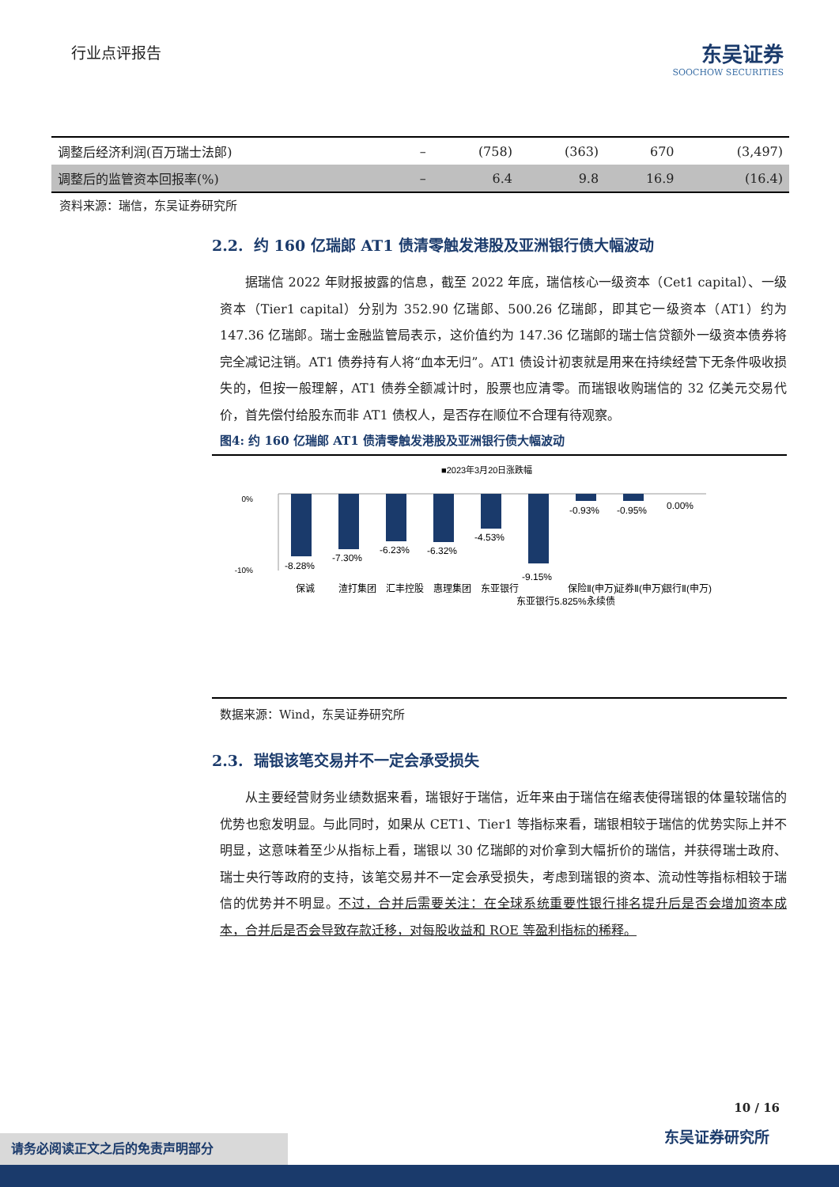行业点评报告
东吴证券
SOOCHOW SECURITIES
| 调整后经济利润(百万瑞士法郎) | – | (758) | (363) | 670 | (3,497) |
| 调整后的监管资本回报率(%) | – | 6.4 | 9.8 | 16.9 | (16.4) |
资料来源：瑞信，东吴证券研究所
2.2. 约 160 亿瑞郎 AT1 债清零触发港股及亚洲银行债大幅波动
据瑞信 2022 年财报披露的信息，截至 2022 年底，瑞信核心一级资本（Cet1 capital）、一级资本（Tier1 capital）分别为 352.90 亿瑞郎、500.26 亿瑞郎，即其它一级资本（AT1）约为 147.36 亿瑞郎。瑞士金融监管局表示，这价值约为 147.36 亿瑞郎的瑞士信贷额外一级资本债券将完全减记注销。AT1 债券持有人将“血本无归”。AT1 债设计初衷就是用来在持续经营下无条件吸收损失的，但按一般理解，AT1 债券全额减计时，股票也应清零。而瑞银收购瑞信的 32 亿美元交易代价，首先偿付给股东而非 AT1 债权人，是否存在顺位不合理有待观察。
图4: 约 160 亿瑞郎 AT1 债清零触发港股及亚洲银行债大幅波动
■2023年3月20日涨跌幅
0%
-10%
-8.28%
-7.30%
-6.23%
-6.32%
-4.53%
-9.15%
-0.93%
-0.95%
0.00%
保诚
渣打集团
汇丰控股
惠理集团
东亚银行
东亚银行5.825%永续债
保险Ⅱ(申万)
证券Ⅱ(申万)
银行Ⅱ(申万)
数据来源：Wind，东吴证券研究所
2.3. 瑞银该笔交易并不一定会承受损失
从主要经营财务业绩数据来看，瑞银好于瑞信，近年来由于瑞信在缩表使得瑞银的体量较瑞信的优势也愈发明显。与此同时，如果从 CET1、Tier1 等指标来看，瑞银相较于瑞信的优势实际上并不明显，这意味着至少从指标上看，瑞银以 30 亿瑞郎的对价拿到大幅折价的瑞信，并获得瑞士政府、瑞士央行等政府的支持，该笔交易并不一定会承受损失，考虑到瑞银的资本、流动性等指标相较于瑞信的优势并不明显。不过，合并后需要关注：在全球系统重要性银行排名提升后是否会增加资本成本，合并后是否会导致存款迁移，对每股收益和 ROE 等盈利指标的稀释。
10 / 16
东吴证券研究所 请务必阅读正文之后的免责声明部分